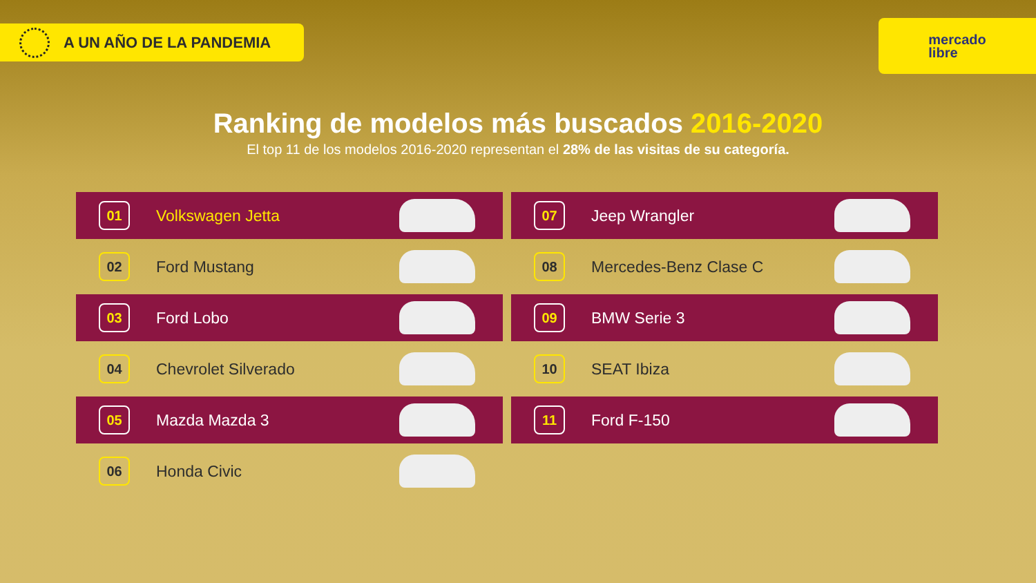A UN AÑO DE LA PANDEMIA
mercado
libre
Ranking de modelos más buscados 2016-2020
El top 11 de los modelos 2016-2020 representan el 28% de las visitas de su categoría.
01
Volkswagen Jetta
02
Ford Mustang
03
Ford Lobo
04
Chevrolet Silverado
05
Mazda Mazda 3
06
Honda Civic
07
Jeep Wrangler
08
Mercedes-Benz Clase C
09
BMW Serie 3
10
SEAT Ibiza
11
Ford F-150